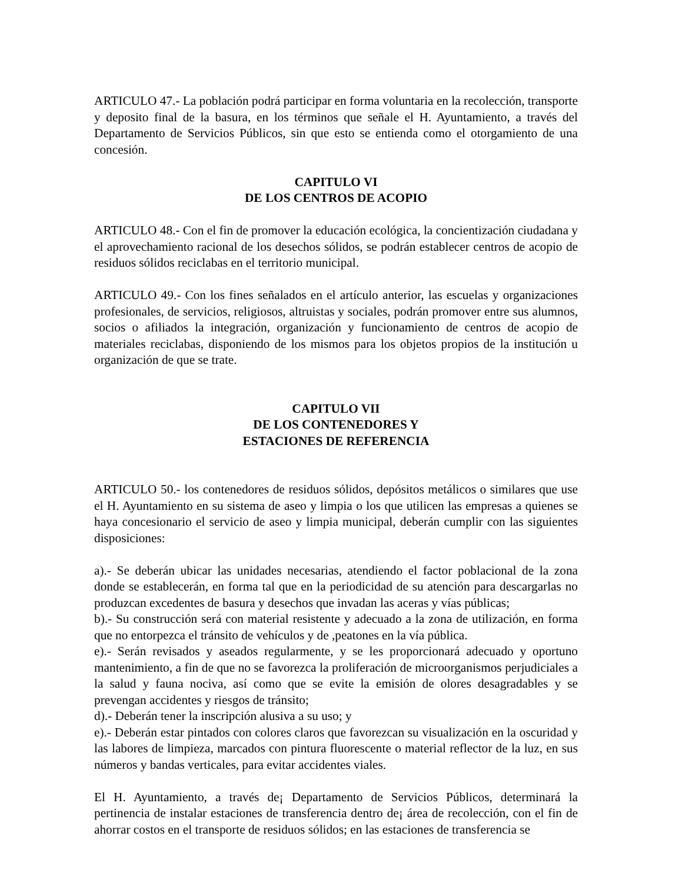ARTICULO 47.- La población podrá participar en forma voluntaria en la recolección, transporte y deposito final de la basura, en los términos que señale el H. Ayuntamiento, a través del Departamento de Servicios Públicos, sin que esto se entienda como el otorgamiento de una concesión.
CAPITULO VI
DE LOS CENTROS DE ACOPIO
ARTICULO 48.- Con el fin de promover la educación ecológica, la concientización ciudadana y el aprovechamiento racional de los desechos sólidos, se podrán establecer centros de acopio de residuos sólidos reciclabas en el territorio municipal.
ARTICULO 49.- Con los fines señalados en el artículo anterior, las escuelas y organizaciones profesionales, de servicios, religiosos, altruistas y sociales, podrán promover entre sus alumnos, socios o afiliados la integración, organización y funcionamiento de centros de acopio de materiales reciclabas, disponiendo de los mismos para los objetos propios de la institución u organización de que se trate.
CAPITULO VII
DE LOS CONTENEDORES Y
ESTACIONES DE REFERENCIA
ARTICULO 50.- los contenedores de residuos sólidos, depósitos metálicos o similares que use el H. Ayuntamiento en su sistema de aseo y limpia o los que utilicen las empresas a quienes se haya concesionario el servicio de aseo y limpia municipal, deberán cumplir con las siguientes disposiciones:
a).- Se deberán ubicar las unidades necesarias, atendiendo el factor poblacional de la zona donde se establecerán, en forma tal que en la periodicidad de su atención para descargarlas no produzcan excedentes de basura y desechos que invadan las aceras y vías públicas;
b).- Su construcción será con material resistente y adecuado a la zona de utilización, en forma que no entorpezca el tránsito de vehículos y de ,peatones en la vía pública.
e).- Serán revisados y aseados regularmente, y se les proporcionará adecuado y oportuno mantenimiento, a fin de que no se favorezca la proliferación de microorganismos perjudiciales a la salud y fauna nociva, así como que se evite la emisión de olores desagradables y se prevengan accidentes y riesgos de tránsito;
d).- Deberán tener la inscripción alusiva a su uso; y
e).- Deberán estar pintados con colores claros que favorezcan su visualización en la oscuridad y las labores de limpieza, marcados con pintura fluorescente o material reflector de la luz, en sus números y bandas verticales, para evitar accidentes viales.
El H. Ayuntamiento, a través de¡ Departamento de Servicios Públicos, determinará la pertinencia de instalar estaciones de transferencia dentro de¡ área de recolección, con el fin de ahorrar costos en el transporte de residuos sólidos; en las estaciones de transferencia se